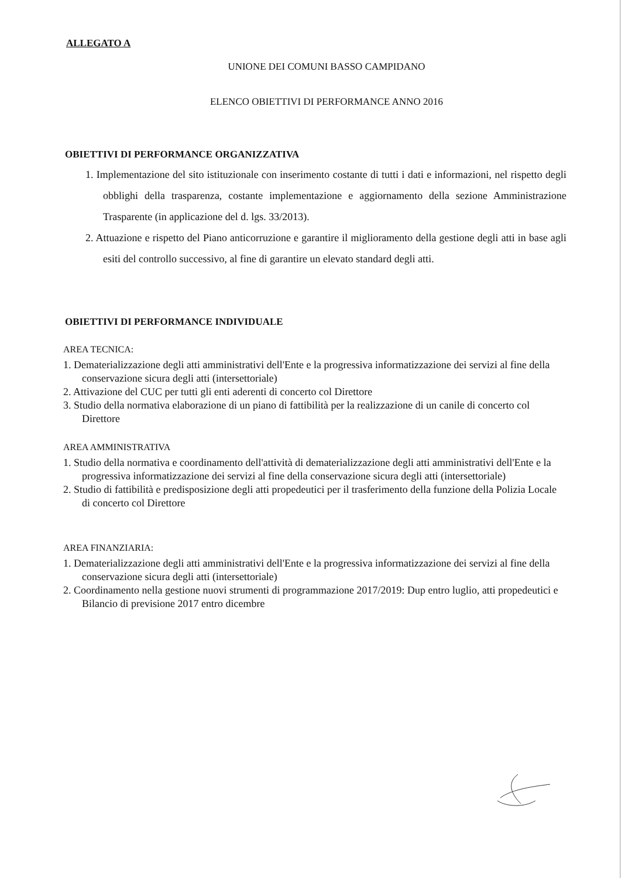ALLEGATO A
UNIONE DEI COMUNI BASSO CAMPIDANO
ELENCO OBIETTIVI DI PERFORMANCE ANNO 2016
OBIETTIVI DI PERFORMANCE ORGANIZZATIVA
1. Implementazione del sito istituzionale con inserimento costante di tutti i dati e informazioni, nel rispetto degli obblighi della trasparenza, costante implementazione e aggiornamento della sezione Amministrazione Trasparente (in applicazione del d. lgs. 33/2013).
2. Attuazione e rispetto del Piano anticorruzione e garantire il miglioramento della gestione degli atti in base agli esiti del controllo successivo, al fine di garantire un elevato standard degli atti.
OBIETTIVI DI PERFORMANCE INDIVIDUALE
AREA TECNICA:
1. Dematerializzazione degli atti amministrativi dell'Ente e la progressiva informatizzazione dei servizi al fine della conservazione sicura degli atti (intersettoriale)
2. Attivazione del CUC per tutti gli enti aderenti di concerto col Direttore
3. Studio della normativa elaborazione di un piano di fattibilità per la realizzazione di un canile di concerto col Direttore
AREA AMMINISTRATIVA
1. Studio della normativa e coordinamento dell'attività di dematerializzazione degli atti amministrativi dell'Ente e la progressiva informatizzazione dei servizi al fine della conservazione sicura degli atti (intersettoriale)
2. Studio di fattibilità e predisposizione degli atti propedeutici per il trasferimento della funzione della Polizia Locale di concerto col Direttore
AREA FINANZIARIA:
1. Dematerializzazione degli atti amministrativi dell'Ente e la progressiva informatizzazione dei servizi al fine della conservazione sicura degli atti (intersettoriale)
2. Coordinamento nella gestione nuovi strumenti di programmazione 2017/2019: Dup entro luglio, atti propedeutici e Bilancio di previsione 2017 entro dicembre